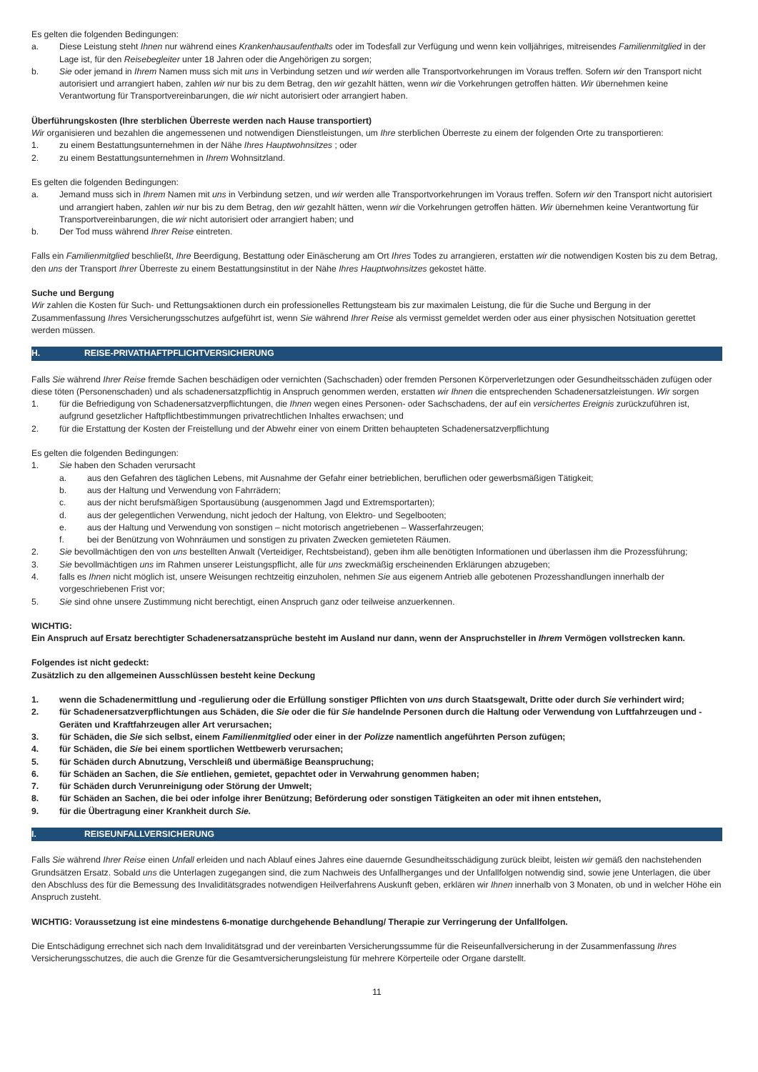Es gelten die folgenden Bedingungen:
a. Diese Leistung steht Ihnen nur während eines Krankenhausaufenthalts oder im Todesfall zur Verfügung und wenn kein volljähriges, mitreisendes Familienmitglied in der Lage ist, für den Reisebegleiter unter 18 Jahren oder die Angehörigen zu sorgen;
b. Sie oder jemand in Ihrem Namen muss sich mit uns in Verbindung setzen und wir werden alle Transportvorkehrungen im Voraus treffen. Sofern wir den Transport nicht autorisiert und arrangiert haben, zahlen wir nur bis zu dem Betrag, den wir gezahlt hätten, wenn wir die Vorkehrungen getroffen hätten. Wir übernehmen keine Verantwortung für Transportvereinbarungen, die wir nicht autorisiert oder arrangiert haben.
Überführungskosten (Ihre sterblichen Überreste werden nach Hause transportiert)
Wir organisieren und bezahlen die angemessenen und notwendigen Dienstleistungen, um Ihre sterblichen Überreste zu einem der folgenden Orte zu transportieren:
1. zu einem Bestattungsunternehmen in der Nähe Ihres Hauptwohnsitzes ; oder
2. zu einem Bestattungsunternehmen in Ihrem Wohnsitzland.
Es gelten die folgenden Bedingungen:
a. Jemand muss sich in Ihrem Namen mit uns in Verbindung setzen, und wir werden alle Transportvorkehrungen im Voraus treffen. Sofern wir den Transport nicht autorisiert und arrangiert haben, zahlen wir nur bis zu dem Betrag, den wir gezahlt hätten, wenn wir die Vorkehrungen getroffen hätten. Wir übernehmen keine Verantwortung für Transportvereinbarungen, die wir nicht autorisiert oder arrangiert haben; und
b. Der Tod muss während Ihrer Reise eintreten.
Falls ein Familienmitglied beschließt, Ihre Beerdigung, Bestattung oder Einäscherung am Ort Ihres Todes zu arrangieren, erstatten wir die notwendigen Kosten bis zu dem Betrag, den uns der Transport Ihrer Überreste zu einem Bestattungsinstitut in der Nähe Ihres Hauptwohnsitzes gekostet hätte.
Suche und Bergung
Wir zahlen die Kosten für Such- und Rettungsaktionen durch ein professionelles Rettungsteam bis zur maximalen Leistung, die für die Suche und Bergung in der Zusammenfassung Ihres Versicherungsschutzes aufgeführt ist, wenn Sie während Ihrer Reise als vermisst gemeldet werden oder aus einer physischen Notsituation gerettet werden müssen.
H. REISE-PRIVATHAFTPFLICHTVERSICHERUNG
Falls Sie während Ihrer Reise fremde Sachen beschädigen oder vernichten (Sachschaden) oder fremden Personen Körperverletzungen oder Gesundheitsschäden zufügen oder diese töten (Personenschaden) und als schadenersatzpflichtig in Anspruch genommen werden, erstatten wir Ihnen die entsprechenden Schadenersatzleistungen. Wir sorgen
1. für die Befriedigung von Schadenersatzverpflichtungen, die Ihnen wegen eines Personen- oder Sachschadens, der auf ein versichertes Ereignis zurückzuführen ist, aufgrund gesetzlicher Haftpflichtbestimmungen privatrechtlichen Inhaltes erwachsen; und
2. für die Erstattung der Kosten der Freistellung und der Abwehr einer von einem Dritten behaupteten Schadenersatzverpflichtung
Es gelten die folgenden Bedingungen:
1. Sie haben den Schaden verursacht
a. aus den Gefahren des täglichen Lebens, mit Ausnahme der Gefahr einer betrieblichen, beruflichen oder gewerbsmäßigen Tätigkeit;
b. aus der Haltung und Verwendung von Fahrrädern;
c. aus der nicht berufsmäßigen Sportausübung (ausgenommen Jagd und Extremsportarten);
d. aus der gelegentlichen Verwendung, nicht jedoch der Haltung, von Elektro- und Segelbooten;
e. aus der Haltung und Verwendung von sonstigen – nicht motorisch angetriebenen – Wasserfahrzeugen;
f. bei der Benützung von Wohnräumen und sonstigen zu privaten Zwecken gemieteten Räumen.
2. Sie bevollmächtigen den von uns bestellten Anwalt (Verteidiger, Rechtsbeistand), geben ihm alle benötigten Informationen und überlassen ihm die Prozessführung;
3. Sie bevollmächtigen uns im Rahmen unserer Leistungspflicht, alle für uns zweckmäßig erscheinenden Erklärungen abzugeben;
4. falls es Ihnen nicht möglich ist, unsere Weisungen rechtzeitig einzuholen, nehmen Sie aus eigenem Antrieb alle gebotenen Prozesshandlungen innerhalb der vorgeschriebenen Frist vor;
5. Sie sind ohne unsere Zustimmung nicht berechtigt, einen Anspruch ganz oder teilweise anzuerkennen.
WICHTIG:
Ein Anspruch auf Ersatz berechtigter Schadenersatzansprüche besteht im Ausland nur dann, wenn der Anspruchsteller in Ihrem Vermögen vollstrecken kann.
Folgendes ist nicht gedeckt:
Zusätzlich zu den allgemeinen Ausschlüssen besteht keine Deckung
1. wenn die Schadenermittlung und -regulierung oder die Erfüllung sonstiger Pflichten von uns durch Staatsgewalt, Dritte oder durch Sie verhindert wird;
2. für Schadenersatzverpflichtungen aus Schäden, die Sie oder die für Sie handelnde Personen durch die Haltung oder Verwendung von Luftfahrzeugen und -Geräten und Kraftfahrzeugen aller Art verursachen;
3. für Schäden, die Sie sich selbst, einem Familienmitglied oder einer in der Polizze namentlich angeführten Person zufügen;
4. für Schäden, die Sie bei einem sportlichen Wettbewerb verursachen;
5. für Schäden durch Abnutzung, Verschleiß und übermäßige Beanspruchung;
6. für Schäden an Sachen, die Sie entliehen, gemietet, gepachtet oder in Verwahrung genommen haben;
7. für Schäden durch Verunreinigung oder Störung der Umwelt;
8. für Schäden an Sachen, die bei oder infolge ihrer Benützung; Beförderung oder sonstigen Tätigkeiten an oder mit ihnen entstehen,
9. für die Übertragung einer Krankheit durch Sie.
I. REISEUNFALLVERSICHERUNG
Falls Sie während Ihrer Reise einen Unfall erleiden und nach Ablauf eines Jahres eine dauernde Gesundheitsschädigung zurück bleibt, leisten wir gemäß den nachstehenden Grundsätzen Ersatz. Sobald uns die Unterlagen zugegangen sind, die zum Nachweis des Unfallherganges und der Unfallfolgen notwendig sind, sowie jene Unterlagen, die über den Abschluss des für die Bemessung des Invaliditätsgrades notwendigen Heilverfahrens Auskunft geben, erklären wir Ihnen innerhalb von 3 Monaten, ob und in welcher Höhe ein Anspruch zusteht.
WICHTIG: Voraussetzung ist eine mindestens 6-monatige durchgehende Behandlung/ Therapie zur Verringerung der Unfallfolgen.
Die Entschädigung errechnet sich nach dem Invaliditätsgrad und der vereinbarten Versicherungssumme für die Reiseunfallversicherung in der Zusammenfassung Ihres Versicherungsschutzes, die auch die Grenze für die Gesamtversicherungsleistung für mehrere Körperteile oder Organe darstellt.
11